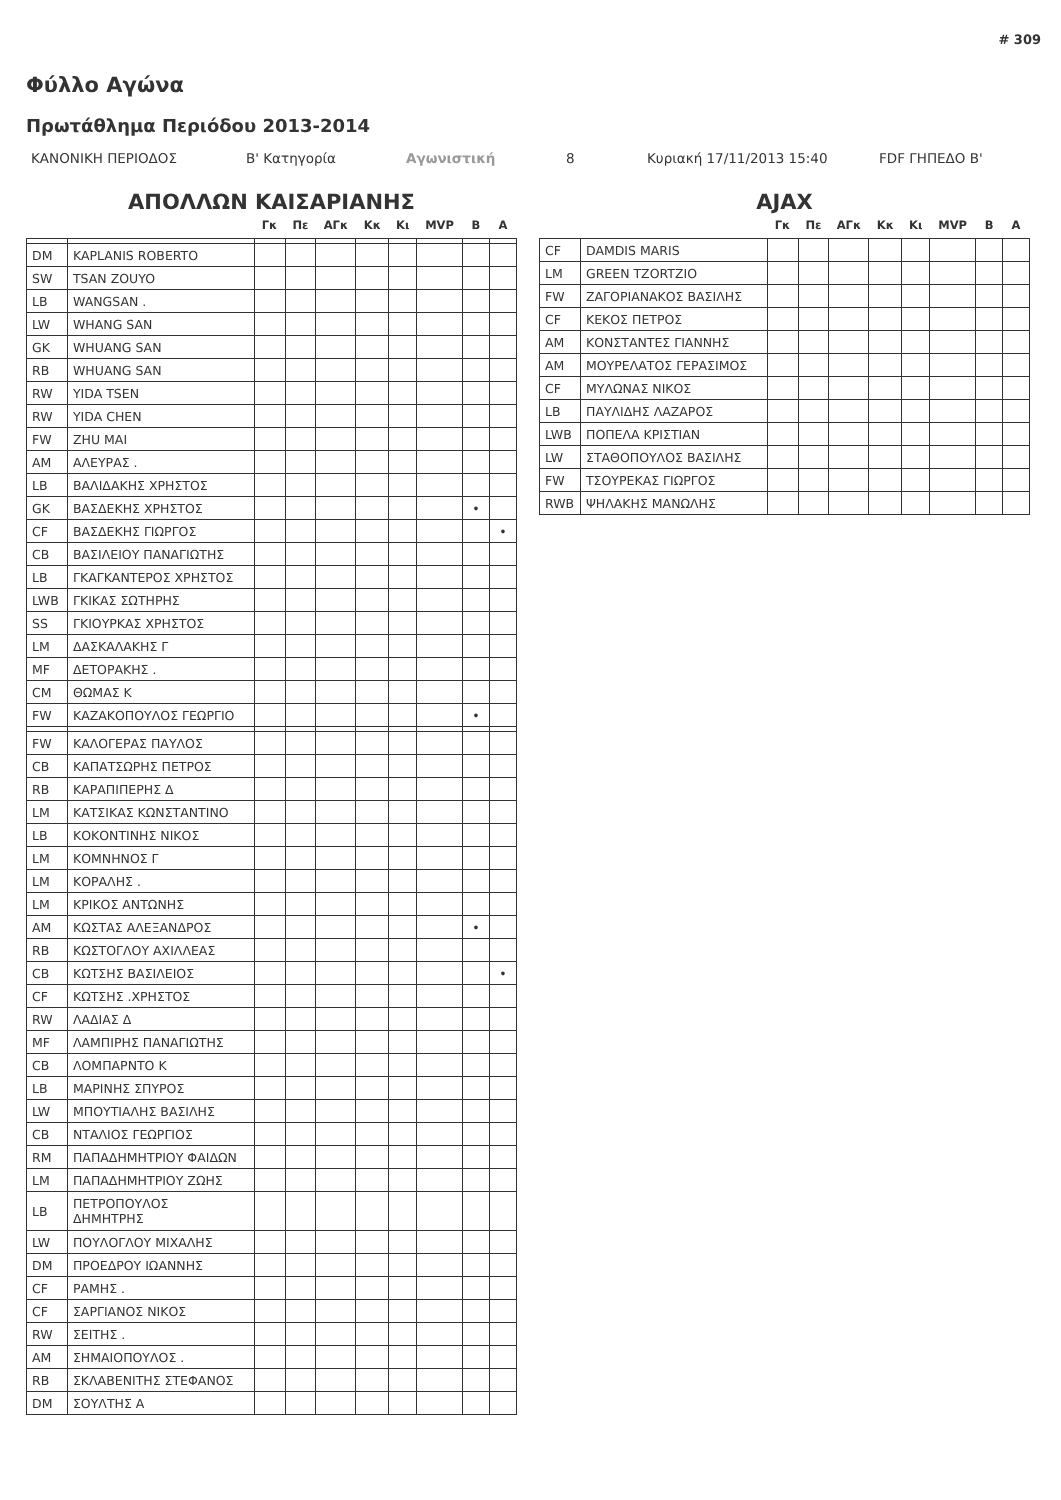# 309
Φύλλο Αγώνα
Πρωτάθλημα Περιόδου 2013-2014
ΚΑΝΟΝΙΚΗ ΠΕΡΙΟΔΟΣ Β' Κατηγορία Αγωνιστική 8 Κυριακή 17/11/2013 15:40 FDF ΓΗΠΕΔΟ Β'
ΑΠΟΛΛΩΝ ΚΑΙΣΑΡΙΑΝΗΣ
| | | Γκ | Πε | ΑΓκ | Κκ | Κι | MVP | B | A |
| --- | --- | --- | --- | --- | --- | --- | --- | --- | --- |
| DM | KAPLANIS ROBERTO | | | | | | | | |
| SW | TSAN ZOUYO | | | | | | | | |
| LB | WANGSAN . | | | | | | | | |
| LW | WHANG SAN | | | | | | | | |
| GK | WHUANG SAN | | | | | | | | |
| RB | WHUANG SAN | | | | | | | | |
| RW | YIDA TSEN | | | | | | | | |
| RW | YIDA CHEN | | | | | | | | |
| FW | ZHU MAI | | | | | | | | |
| AM | ΑΛΕΥΡΑΣ . | | | | | | | | |
| LB | ΒΑΛΙΔΑΚΗΣ ΧΡΗΣΤΟΣ | | | | | | | | |
| GK | ΒΑΣΔΕΚΗΣ ΧΡΗΣΤΟΣ | | | | | | | • | |
| CF | ΒΑΣΔΕΚΗΣ ΓΙΩΡΓΟΣ | | | | | | | | • |
| CB | ΒΑΣΙΛΕΙΟΥ ΠΑΝΑΓΙΩΤΗΣ | | | | | | | | |
| LB | ΓΚΑΓΚΑΝΤΕΡΟΣ ΧΡΗΣΤΟΣ | | | | | | | | |
| LWB | ΓΚΙΚΑΣ ΣΩΤΗΡΗΣ | | | | | | | | |
| SS | ΓΚΙΟΥΡΚΑΣ ΧΡΗΣΤΟΣ | | | | | | | | |
| LM | ΔΑΣΚΑΛΑΚΗΣ Γ | | | | | | | | |
| MF | ΔΕΤΟΡΑΚΗΣ . | | | | | | | | |
| CM | ΘΩΜΑΣ Κ | | | | | | | | |
| FW | ΚΑΖΑΚΟΠΟΥΛΟΣ ΓΕΩΡΓΙΟ | | | | | | | • | |
| FW | ΚΑΛΟΓΕΡΑΣ ΠΑΥΛΟΣ | | | | | | | | |
| CB | ΚΑΠΑΤΣΩΡΗΣ ΠΕΤΡΟΣ | | | | | | | | |
| RB | ΚΑΡΑΠΙΠΕΡΗΣ Δ | | | | | | | | |
| LM | ΚΑΤΣΙΚΑΣ ΚΩΝΣΤΑΝΤΙΝΟ | | | | | | | | |
| LB | ΚΟΚΟΝΤΙΝΗΣ ΝΙΚΟΣ | | | | | | | | |
| LM | ΚΟΜΝΗΝΟΣ Γ | | | | | | | | |
| LM | ΚΟΡΑΛΗΣ . | | | | | | | | |
| LM | ΚΡΙΚΟΣ ΑΝΤΩΝΗΣ | | | | | | | | |
| AM | ΚΩΣΤΑΣ ΑΛΕΞΑΝΔΡΟΣ | | | | | | | • | |
| RB | ΚΩΣΤΟΓΛΟΥ ΑΧΙΛΛΕΑΣ | | | | | | | | |
| CB | ΚΩΤΣΗΣ ΒΑΣΙΛΕΙΟΣ | | | | | | | | • |
| CF | ΚΩΤΣΗΣ .ΧΡΗΣΤΟΣ | | | | | | | | |
| RW | ΛΑΔΙΑΣ Δ | | | | | | | | |
| MF | ΛΑΜΠΙΡΗΣ ΠΑΝΑΓΙΩΤΗΣ | | | | | | | | |
| CB | ΛΟΜΠΑΡΝΤΟ Κ | | | | | | | | |
| LB | ΜΑΡΙΝΗΣ ΣΠΥΡΟΣ | | | | | | | | |
| LW | ΜΠΟΥΤΙΑΛΗΣ ΒΑΣΙΛΗΣ | | | | | | | | |
| CB | ΝΤΑΛΙΟΣ ΓΕΩΡΓΙΟΣ | | | | | | | | |
| RM | ΠΑΠΑΔΗΜΗΤΡΙΟΥ ΦΑΙΔΩΝ | | | | | | | | |
| LM | ΠΑΠΑΔΗΜΗΤΡΙΟΥ ΖΩΗΣ | | | | | | | | |
| LB | ΠΕΤΡΟΠΟΥΛΟΣ ΔΗΜΗΤΡΗΣ | | | | | | | | |
| LW | ΠΟΥΛΟΓΛΟΥ ΜΙΧΑΛΗΣ | | | | | | | | |
| DM | ΠΡΟΕΔΡΟΥ ΙΩΑΝΝΗΣ | | | | | | | | |
| CF | ΡΑΜΗΣ . | | | | | | | | |
| CF | ΣΑΡΓΙΑΝΟΣ ΝΙΚΟΣ | | | | | | | | |
| RW | ΣΕΙΤΗΣ . | | | | | | | | |
| AM | ΣΗΜΑΙΟΠΟΥΛΟΣ . | | | | | | | | |
| RB | ΣΚΛΑΒΕΝΙΤΗΣ ΣΤΕΦΑΝΟΣ | | | | | | | | |
| DM | ΣΟΥΛΤΗΣ Α | | | | | | | | |
AJAX
| | | Γκ | Πε | ΑΓκ | Κκ | Κι | MVP | B | A |
| --- | --- | --- | --- | --- | --- | --- | --- | --- | --- |
| CF | DAMDIS MARIS | | | | | | | | |
| LM | GREEN TZORTZIO | | | | | | | | |
| FW | ΖΑΓΟΡΙΑΝΑΚΟΣ ΒΑΣΙΛΗΣ | | | | | | | | |
| CF | ΚΕΚΟΣ ΠΕΤΡΟΣ | | | | | | | | |
| AM | ΚΟΝΣΤΑΝΤΕΣ ΓΙΑΝΝΗΣ | | | | | | | | |
| AM | ΜΟΥΡΕΛΑΤΟΣ ΓΕΡΑΣΙΜΟΣ | | | | | | | | |
| CF | ΜΥΛΩΝΑΣ ΝΙΚΟΣ | | | | | | | | |
| LB | ΠΑΥΛΙΔΗΣ ΛΑΖΑΡΟΣ | | | | | | | | |
| LWB | ΠΟΠΕΛΑ ΚΡΙΣΤΙΑΝ | | | | | | | | |
| LW | ΣΤΑΘΟΠΟΥΛΟΣ ΒΑΣΙΛΗΣ | | | | | | | | |
| FW | ΤΣΟΥΡΕΚΑΣ ΓΙΩΡΓΟΣ | | | | | | | | |
| RWB | ΨΗΛΑΚΗΣ ΜΑΝΩΛΗΣ | | | | | | | | |